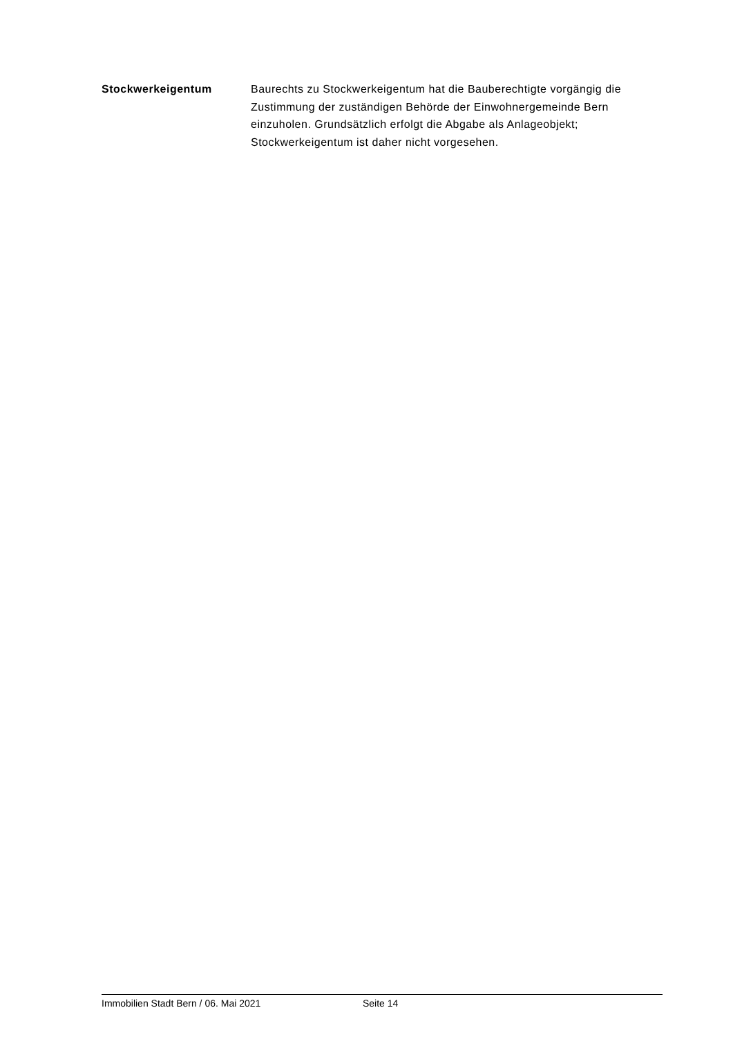Stockwerkeigentum
Baurechts zu Stockwerkeigentum hat die Bauberechtigte vorgängig die Zustimmung der zuständigen Behörde der Einwohnergemeinde Bern einzuholen. Grundsätzlich erfolgt die Abgabe als Anlageobjekt; Stockwerkeigentum ist daher nicht vorgesehen.
Immobilien Stadt Bern / 06. Mai 2021 Seite 14